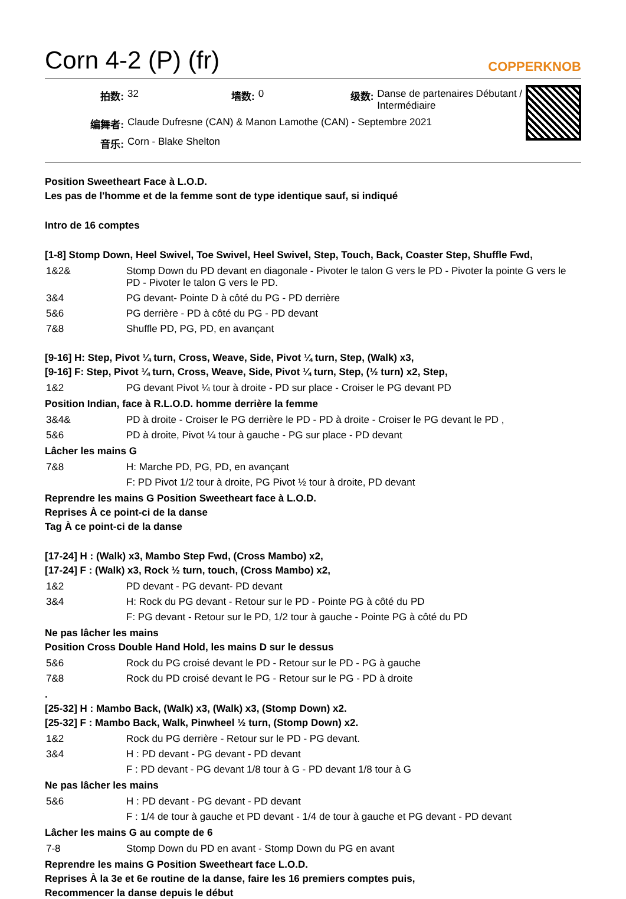Corn 4-2 (P) (fr) COPPERKNOB
| 拍数: | 32 | 墙数: | 0 | 级数: | Danse de partenaires Débutant / Intermédiaire |
| 编舞者: | Claude Dufresne (CAN) & Manon Lamothe (CAN) - Septembre 2021 | | | | |
| 音乐: | Corn - Blake Shelton | | | | |
Position Sweetheart Face à L.O.D.
Les pas de l'homme et de la femme sont de type identique sauf, si indiqué
Intro de 16 comptes
[1-8] Stomp Down, Heel Swivel, Toe Swivel, Heel Swivel, Step, Touch, Back, Coaster Step, Shuffle Fwd,
| 1&2& | Stomp Down du PD devant en diagonale - Pivoter le talon G vers le PD - Pivoter la pointe G vers le PD - Pivoter le talon G vers le PD. |
| 3&4 | PG devant- Pointe D à côté du PG - PD derrière |
| 5&6 | PG derrière - PD à côté du PG - PD devant |
| 7&8 | Shuffle PD, PG, PD, en avançant |
[9-16] H: Step, Pivot ¼ turn, Cross, Weave, Side, Pivot ¼ turn, Step, (Walk) x3,
[9-16] F: Step, Pivot ¼ turn, Cross, Weave, Side, Pivot ¼ turn, Step, (½ turn) x2, Step,
| 1&2 | PG devant Pivot ¼ tour à droite - PD sur place - Croiser le PG devant PD |
Position Indian, face à R.L.O.D. homme derrière la femme
| 3&4& | PD à droite - Croiser le PG derrière le PD - PD à droite - Croiser le PG devant le PD , |
| 5&6 | PD à droite, Pivot ¼ tour à gauche - PG sur place - PD devant |
Lâcher les mains G
| 7&8 | H: Marche PD, PG, PD, en avançant |
| | F: PD Pivot 1/2 tour à droite, PG Pivot ½ tour à droite, PD devant |
Reprendre les mains G Position Sweetheart face à L.O.D.
Reprises À ce point-ci de la danse
Tag À ce point-ci de la danse
[17-24] H : (Walk) x3, Mambo Step Fwd, (Cross Mambo) x2,
[17-24] F : (Walk) x3, Rock ½ turn, touch, (Cross Mambo) x2,
| 1&2 | PD devant - PG devant- PD devant |
| 3&4 | H: Rock du PG devant - Retour sur le PD - Pointe PG à côté du PD |
| | F: PG devant - Retour sur le PD, 1/2 tour à gauche - Pointe PG à côté du PD |
Ne pas lâcher les mains
Position Cross Double Hand Hold, les mains D sur le dessus
| 5&6 | Rock du PG croisé devant le PD - Retour sur le PD - PG à gauche |
| 7&8 | Rock du PD croisé devant le PG - Retour sur le PG - PD à droite |
.
[25-32] H : Mambo Back, (Walk) x3, (Walk) x3, (Stomp Down) x2.
[25-32] F : Mambo Back, Walk, Pinwheel ½ turn, (Stomp Down) x2.
| 1&2 | Rock du PG derrière - Retour sur le PD - PG devant. |
| 3&4 | H : PD devant - PG devant - PD devant |
| | F : PD devant - PG devant 1/8 tour à G - PD devant 1/8 tour à G |
Ne pas lâcher les mains
| 5&6 | H : PD devant - PG devant - PD devant |
| | F : 1/4 de tour à gauche et PD devant - 1/4 de tour à gauche et PG devant - PD devant |
Lâcher les mains G au compte de 6
| 7-8 | Stomp Down du PD en avant - Stomp Down du PG en avant |
Reprendre les mains G Position Sweetheart face L.O.D.
Reprises À la 3e et 6e routine de la danse, faire les 16 premiers comptes puis,
Recommencer la danse depuis le début